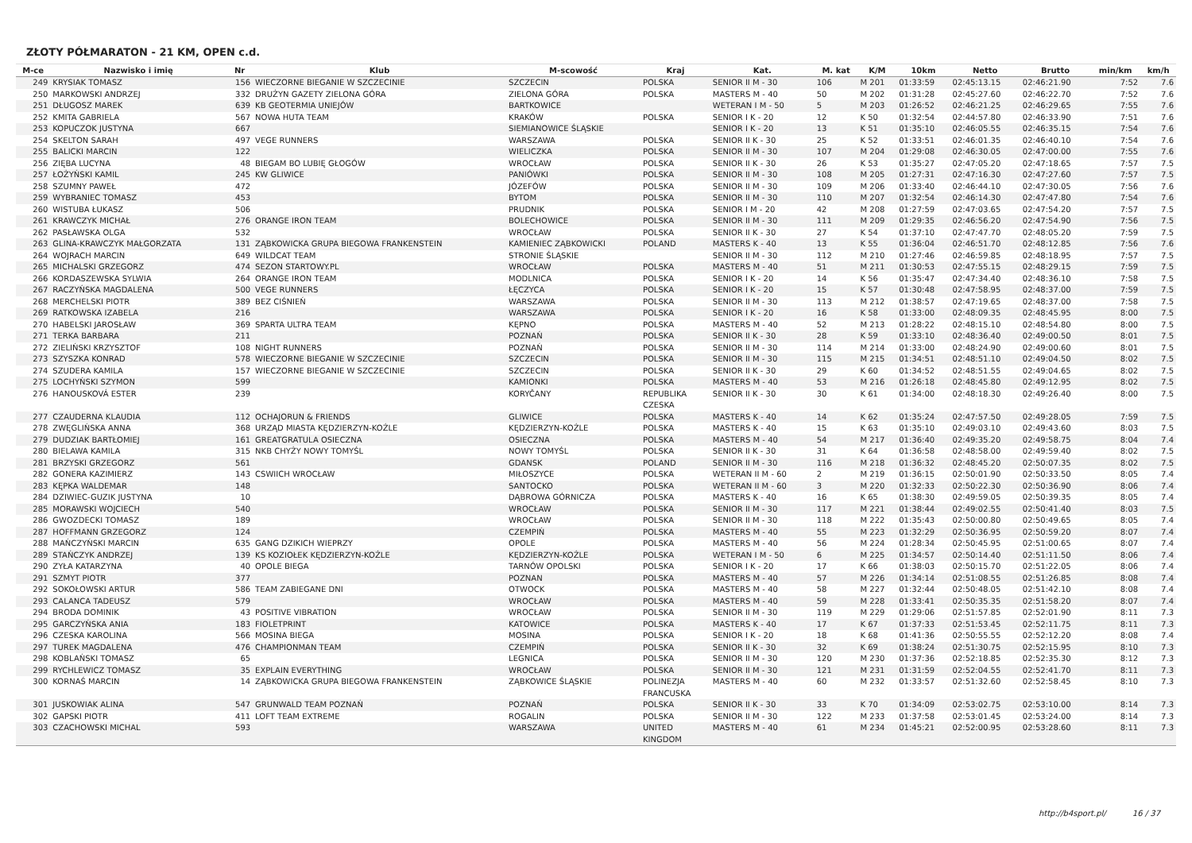ZŁOTY PÓŁMARATON - 21 KM, OPEN c.d.
| M-ce | Nazwisko i imię | Nr | Klub | M-scowość | Kraj | Kat. | M. kat | K/M | 10km | Netto | Brutto | min/km | km/h |
| --- | --- | --- | --- | --- | --- | --- | --- | --- | --- | --- | --- | --- | --- |
| 249 | KRYSIAK TOMASZ | 156 | WIECZORNE BIEGANIE W SZCZECINIE | SZCZECIN | POLSKA | SENIOR II M - 30 | 106 | M 201 | 01:33:59 | 02:45:13.15 | 02:46:21.90 | 7:52 | 7.6 |
| 250 | MARKOWSKI ANDRZEJ | 332 | DRUŻYN GAZETY ZIELONA GÓRA | ZIELONA GÓRA | POLSKA | MASTERS M - 40 | 50 | M 202 | 01:31:28 | 02:45:27.60 | 02:46:22.70 | 7:52 | 7.6 |
| 251 | DŁUGOSZ MAREK | 639 | KB GEOTERMIA UNIEJÓW | BARTKOWICE | | WETERAN I M - 50 | 5 | M 203 | 01:26:52 | 02:46:21.25 | 02:46:29.65 | 7:55 | 7.6 |
| 252 | KMITA GABRIELA | 567 | NOWA HUTA TEAM | KRAKÓW | POLSKA | SENIOR I K - 20 | 12 | K 50 | 01:32:54 | 02:44:57.80 | 02:46:33.90 | 7:51 | 7.6 |
| 253 | KOPUCZOK JUSTYNA | 667 | | SIEMIANOWICE ŚLĄSKIE | | SENIOR I K - 20 | 13 | K 51 | 01:35:10 | 02:46:05.55 | 02:46:35.15 | 7:54 | 7.6 |
| 254 | SKELTON SARAH | 497 | VEGE RUNNERS | WARSZAWA | POLSKA | SENIOR II K - 30 | 25 | K 52 | 01:33:51 | 02:46:01.35 | 02:46:40.10 | 7:54 | 7.6 |
| 255 | BALICKI MARCIN | 122 | | WIELICZKA | POLSKA | SENIOR II M - 30 | 107 | M 204 | 01:29:08 | 02:46:30.05 | 02:47:00.00 | 7:55 | 7.6 |
| 256 | ZIĘBA LUCYNA | 48 | BIEGAM BO LUBIĘ GŁOGÓW | WROCŁAW | POLSKA | SENIOR II K - 30 | 26 | K 53 | 01:35:27 | 02:47:05.20 | 02:47:18.65 | 7:57 | 7.5 |
| 257 | ŁOŻYŃSKI KAMIL | 245 | KW GLIWICE | PANIÓWKI | POLSKA | SENIOR II M - 30 | 108 | M 205 | 01:27:31 | 02:47:16.30 | 02:47:27.60 | 7:57 | 7.5 |
| 258 | SZUMNY PAWEŁ | 472 | | JÓZEFÓW | POLSKA | SENIOR II M - 30 | 109 | M 206 | 01:33:40 | 02:46:44.10 | 02:47:30.05 | 7:56 | 7.6 |
| 259 | WYBRANIEC TOMASZ | 453 | | BYTOM | POLSKA | SENIOR II M - 30 | 110 | M 207 | 01:32:54 | 02:46:14.30 | 02:47:47.80 | 7:54 | 7.6 |
| 260 | WISTUBA ŁUKASZ | 506 | | PRUDNIK | POLSKA | SENIOR I M - 20 | 42 | M 208 | 01:27:59 | 02:47:03.65 | 02:47:54.20 | 7:57 | 7.5 |
| 261 | KRAWCZYK MICHAŁ | 276 | ORANGE IRON TEAM | BOLECHOWICE | POLSKA | SENIOR II M - 30 | 111 | M 209 | 01:29:35 | 02:46:56.20 | 02:47:54.90 | 7:56 | 7.5 |
| 262 | PASŁAWSKA OLGA | 532 | | WROCŁAW | POLSKA | SENIOR II K - 30 | 27 | K 54 | 01:37:10 | 02:47:47.70 | 02:48:05.20 | 7:59 | 7.5 |
| 263 | GLINA-KRAWCZYK MAŁGORZATA | 131 | ZĄBKOWICKA GRUPA BIEGOWA FRANKENSTEIN | KAMIENIEC ZĄBKOWICKI | POLAND | MASTERS K - 40 | 13 | K 55 | 01:36:04 | 02:46:51.70 | 02:48:12.85 | 7:56 | 7.6 |
| 264 | WOJRACH MARCIN | 649 | WILDCAT TEAM | STRONIE ŚLĄSKIE | | SENIOR II M - 30 | 112 | M 210 | 01:27:46 | 02:46:59.85 | 02:48:18.95 | 7:57 | 7.5 |
| 265 | MICHALSKI GRZEGORZ | 474 | SEZON STARTOWY.PL | WROCŁAW | POLSKA | MASTERS M - 40 | 51 | M 211 | 01:30:53 | 02:47:55.15 | 02:48:29.15 | 7:59 | 7.5 |
| 266 | KORDASZEWSKA SYLWIA | 264 | ORANGE IRON TEAM | MODLNICA | POLSKA | SENIOR I K - 20 | 14 | K 56 | 01:35:47 | 02:47:34.40 | 02:48:36.10 | 7:58 | 7.5 |
| 267 | RACZYŃSKA MAGDALENA | 500 | VEGE RUNNERS | ŁĘCZYCA | POLSKA | SENIOR I K - 20 | 15 | K 57 | 01:30:48 | 02:47:58.95 | 02:48:37.00 | 7:59 | 7.5 |
| 268 | MERCHELSKI PIOTR | 389 | BEZ CIŚNIEŃ | WARSZAWA | POLSKA | SENIOR II M - 30 | 113 | M 212 | 01:38:57 | 02:47:19.65 | 02:48:37.00 | 7:58 | 7.5 |
| 269 | RATKOWSKA IZABELA | 216 | | WARSZAWA | POLSKA | SENIOR I K - 20 | 16 | K 58 | 01:33:00 | 02:48:09.35 | 02:48:45.95 | 8:00 | 7.5 |
| 270 | HABELSKI JAROSŁAW | 369 | SPARTA ULTRA TEAM | KĘPNO | POLSKA | MASTERS M - 40 | 52 | M 213 | 01:28:22 | 02:48:15.10 | 02:48:54.80 | 8:00 | 7.5 |
| 271 | TERKA BARBARA | 211 | | POZNAŃ | POLSKA | SENIOR II K - 30 | 28 | K 59 | 01:33:10 | 02:48:36.40 | 02:49:00.50 | 8:01 | 7.5 |
| 272 | ZIELIŃSKI KRZYSZTOF | 108 | NIGHT RUNNERS | POZNAŃ | POLSKA | SENIOR II M - 30 | 114 | M 214 | 01:33:00 | 02:48:24.90 | 02:49:00.60 | 8:01 | 7.5 |
| 273 | SZYSZKA KONRAD | 578 | WIECZORNE BIEGANIE W SZCZECINIE | SZCZECIN | POLSKA | SENIOR II M - 30 | 115 | M 215 | 01:34:51 | 02:48:51.10 | 02:49:04.50 | 8:02 | 7.5 |
| 274 | SZUDERA KAMILA | 157 | WIECZORNE BIEGANIE W SZCZECINIE | SZCZECIN | POLSKA | SENIOR II K - 30 | 29 | K 60 | 01:34:52 | 02:48:51.55 | 02:49:04.65 | 8:02 | 7.5 |
| 275 | LOCHYŃSKI SZYMON | 599 | | KAMIONKI | POLSKA | MASTERS M - 40 | 53 | M 216 | 01:26:18 | 02:48:45.80 | 02:49:12.95 | 8:02 | 7.5 |
| 276 | HANOUSKOVÁ ESTER | 239 | | KORYČANY | REPUBLIKA CZESKA | SENIOR II K - 30 | 30 | K 61 | 01:34:00 | 02:48:18.30 | 02:49:26.40 | 8:00 | 7.5 |
| 277 | CZAUDERNA KLAUDIA | 112 | OCHAJORUN & FRIENDS | GLIWICE | POLSKA | MASTERS K - 40 | 14 | K 62 | 01:35:24 | 02:47:57.50 | 02:49:28.05 | 7:59 | 7.5 |
| 278 | ZWĘGLIŃSKA ANNA | 368 | URZĄD MIASTA KĘDZIERZYN-KOŹLE | KĘDZIERZYN-KOŹLE | POLSKA | MASTERS K - 40 | 15 | K 63 | 01:35:10 | 02:49:03.10 | 02:49:43.60 | 8:03 | 7.5 |
| 279 | DUDZIAK BARTŁOMIEJ | 161 | GREATGRATULA OSIECZNA | OSIECZNA | POLSKA | MASTERS M - 40 | 54 | M 217 | 01:36:40 | 02:49:35.20 | 02:49:58.75 | 8:04 | 7.4 |
| 280 | BIELAWA KAMILA | 315 | NKB CHYŻY NOWY TOMYŚL | NOWY TOMYŚL | POLSKA | SENIOR II K - 30 | 31 | K 64 | 01:36:58 | 02:48:58.00 | 02:49:59.40 | 8:02 | 7.5 |
| 281 | BRZYSKI GRZEGORZ | 561 | | GDANSK | POLAND | SENIOR II M - 30 | 116 | M 218 | 01:36:32 | 02:48:45.20 | 02:50:07.35 | 8:02 | 7.5 |
| 282 | GONERA KAZIMIERZ | 143 | CSWIICH WROCŁAW | MIŁOSZYCE | POLSKA | WETERAN II M - 60 | 2 | M 219 | 01:36:15 | 02:50:01.90 | 02:50:33.50 | 8:05 | 7.4 |
| 283 | KĘPKA WALDEMAR | 148 | | SANTOCKO | POLSKA | WETERAN II M - 60 | 3 | M 220 | 01:32:33 | 02:50:22.30 | 02:50:36.90 | 8:06 | 7.4 |
| 284 | DZIWIEC-GUZIK JUSTYNA | 10 | | DĄBROWA GÓRNICZA | POLSKA | MASTERS K - 40 | 16 | K 65 | 01:38:30 | 02:49:59.05 | 02:50:39.35 | 8:05 | 7.4 |
| 285 | MORAWSKI WOJCIECH | 540 | | WROCŁAW | POLSKA | SENIOR II M - 30 | 117 | M 221 | 01:38:44 | 02:49:02.55 | 02:50:41.40 | 8:03 | 7.5 |
| 286 | GWOZDECKI TOMASZ | 189 | | WROCŁAW | POLSKA | SENIOR II M - 30 | 118 | M 222 | 01:35:43 | 02:50:00.80 | 02:50:49.65 | 8:05 | 7.4 |
| 287 | HOFFMANN GRZEGORZ | 124 | | CZEMPIŃ | POLSKA | MASTERS M - 40 | 55 | M 223 | 01:32:29 | 02:50:36.95 | 02:50:59.20 | 8:07 | 7.4 |
| 288 | MAŃCZYŃSKI MARCIN | 635 | GANG DZIKICH WIEPRZY | OPOLE | POLSKA | MASTERS M - 40 | 56 | M 224 | 01:28:34 | 02:50:45.95 | 02:51:00.65 | 8:07 | 7.4 |
| 289 | STAŃCZYK ANDRZEJ | 139 | KS KOZIOŁEK KĘDZIERZYN-KOŹLE | KĘDZIERZYN-KOŹLE | POLSKA | WETERAN I M - 50 | 6 | M 225 | 01:34:57 | 02:50:14.40 | 02:51:11.50 | 8:06 | 7.4 |
| 290 | ZYŁA KATARZYNA | 40 | OPOLE BIEGA | TARNÓW OPOLSKI | POLSKA | SENIOR I K - 20 | 17 | K 66 | 01:38:03 | 02:50:15.70 | 02:51:22.05 | 8:06 | 7.4 |
| 291 | SZMYT PIOTR | 377 | | POZNAN | POLSKA | MASTERS M - 40 | 57 | M 226 | 01:34:14 | 02:51:08.55 | 02:51:26.85 | 8:08 | 7.4 |
| 292 | SOKOŁOWSKI ARTUR | 586 | TEAM ZABIEGANE DNI | OTWOCK | POLSKA | MASTERS M - 40 | 58 | M 227 | 01:32:44 | 02:50:48.05 | 02:51:42.10 | 8:08 | 7.4 |
| 293 | CALANCA TADEUSZ | 579 | | WROCŁAW | POLSKA | MASTERS M - 40 | 59 | M 228 | 01:33:41 | 02:50:35.35 | 02:51:58.20 | 8:07 | 7.4 |
| 294 | BRODA DOMINIK | 43 | POSITIVE VIBRATION | WROCŁAW | POLSKA | SENIOR II M - 30 | 119 | M 229 | 01:29:06 | 02:51:57.85 | 02:52:01.90 | 8:11 | 7.3 |
| 295 | GARCZYŃSKA ANIA | 183 | FIOLETPRINT | KATOWICE | POLSKA | MASTERS K - 40 | 17 | K 67 | 01:37:33 | 02:51:53.45 | 02:52:11.75 | 8:11 | 7.3 |
| 296 | CZESKA KAROLINA | 566 | MOSINA BIEGA | MOSINA | POLSKA | SENIOR I K - 20 | 18 | K 68 | 01:41:36 | 02:50:55.55 | 02:52:12.20 | 8:08 | 7.4 |
| 297 | TUREK MAGDALENA | 476 | CHAMPIONMAN TEAM | CZEMPIŃ | POLSKA | SENIOR II K - 30 | 32 | K 69 | 01:38:24 | 02:51:30.75 | 02:52:15.95 | 8:10 | 7.3 |
| 298 | KOBLAŃSKI TOMASZ | 65 | | LEGNICA | POLSKA | SENIOR II M - 30 | 120 | M 230 | 01:37:36 | 02:52:18.85 | 02:52:35.30 | 8:12 | 7.3 |
| 299 | RYCHLEWICZ TOMASZ | 35 | EXPLAIN EVERYTHING | WROCŁAW | POLSKA | SENIOR II M - 30 | 121 | M 231 | 01:31:59 | 02:52:04.55 | 02:52:41.70 | 8:11 | 7.3 |
| 300 | KORNAŚ MARCIN | 14 | ZĄBKOWICKA GRUPA BIEGOWA FRANKENSTEIN | ZĄBKOWICE ŚLĄSKIE | POLINEZJA FRANCUSKA | MASTERS M - 40 | 60 | M 232 | 01:33:57 | 02:51:32.60 | 02:52:58.45 | 8:10 | 7.3 |
| 301 | JUSKOWIAK ALINA | 547 | GRUNWALD TEAM POZNAŃ | POZNAŃ | POLSKA | SENIOR II K - 30 | 33 | K 70 | 01:34:09 | 02:53:02.75 | 02:53:10.00 | 8:14 | 7.3 |
| 302 | GAPSKI PIOTR | 411 | LOFT TEAM EXTREME | ROGALIN | POLSKA | SENIOR II M - 30 | 122 | M 233 | 01:37:58 | 02:53:01.45 | 02:53:24.00 | 8:14 | 7.3 |
| 303 | CZACHOWSKI MICHAL | 593 | | WARSZAWA | UNITED KINGDOM | MASTERS M - 40 | 61 | M 234 | 01:45:21 | 02:52:00.95 | 02:53:28.60 | 8:11 | 7.3 |
http://b4sport.pl/ 16 / 37